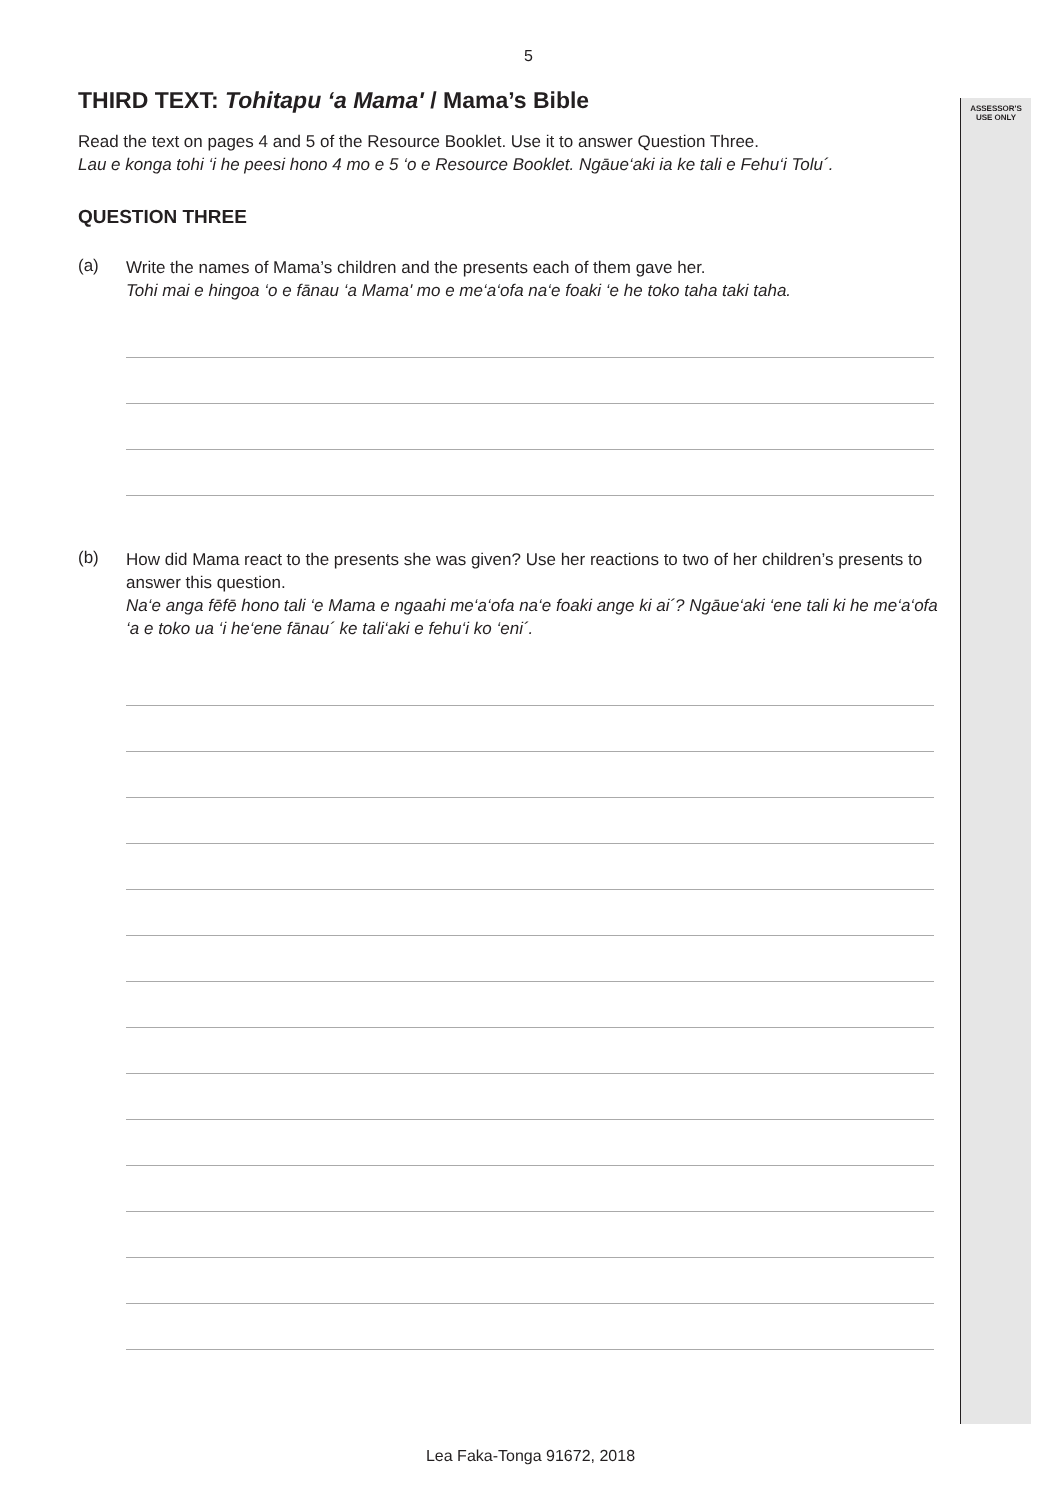ASSESSOR'S USE ONLY
5
THIRD TEXT: Tohitapu ‘a Mama' / Mama’s Bible
Read the text on pages 4 and 5 of the Resource Booklet. Use it to answer Question Three.
Lau e konga tohi ‘i he peesi hono 4 mo e 5 ‘o e Resource Booklet. Ngāue‘aki ia ke tali e Fehu‘i Tolu´.
QUESTION THREE
(a)
Write the names of Mama’s children and the presents each of them gave her.
Tohi mai e hingoa ‘o e fānau ‘a Mama' mo e me‘a‘ofa na‘e foaki ‘e he toko taha taki taha.
(b)
How did Mama react to the presents she was given? Use her reactions to two of her children’s presents to answer this question.
Na‘e anga fēfē hono tali ‘e Mama e ngaahi me‘a‘ofa na‘e foaki ange ki ai´? Ngāue‘aki ‘ene tali ki he me‘a‘ofa ‘a e toko ua ‘i he‘ene fānau´ ke tali‘aki e fehu‘i ko ‘eni´.
Lea Faka-Tonga 91672, 2018